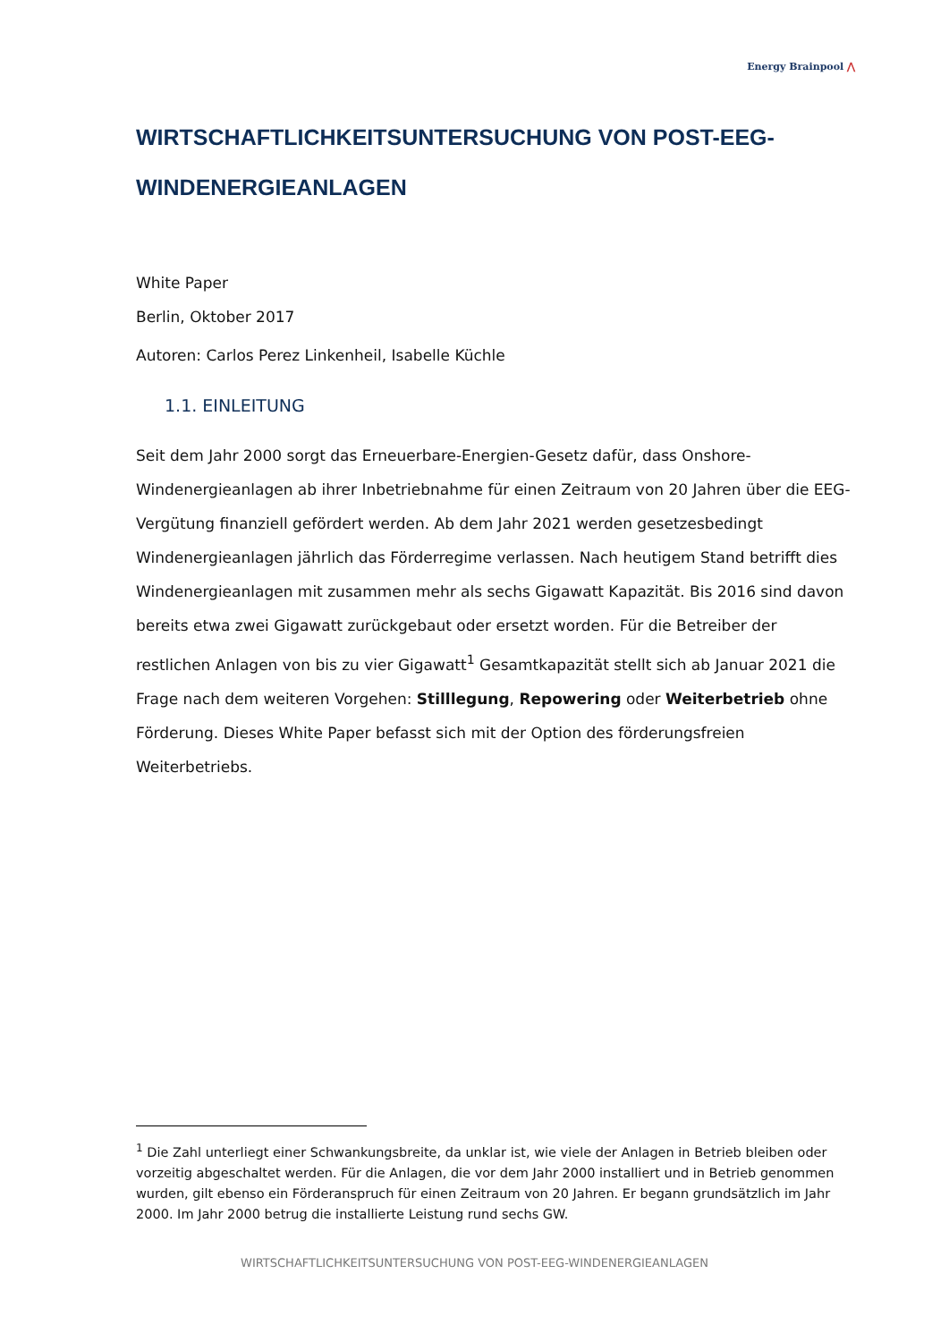Energy Brainpool ⋀
WIRTSCHAFTLICHKEITSUNTERSUCHUNG VON POST-EEG-WINDENERGIEANLAGEN
White Paper
Berlin, Oktober 2017
Autoren: Carlos Perez Linkenheil, Isabelle Küchle
1.1. EINLEITUNG
Seit dem Jahr 2000 sorgt das Erneuerbare-Energien-Gesetz dafür, dass Onshore-Windenergieanlagen ab ihrer Inbetriebnahme für einen Zeitraum von 20 Jahren über die EEG-Vergütung finanziell gefördert werden. Ab dem Jahr 2021 werden gesetzesbedingt Windenergieanlagen jährlich das Förderregime verlassen. Nach heutigem Stand betrifft dies Windenergieanlagen mit zusammen mehr als sechs Gigawatt Kapazität. Bis 2016 sind davon bereits etwa zwei Gigawatt zurückgebaut oder ersetzt worden. Für die Betreiber der restlichen Anlagen von bis zu vier Gigawatt<sup>1</sup> Gesamtkapazität stellt sich ab Januar 2021 die Frage nach dem weiteren Vorgehen: Stilllegung, Repowering oder Weiterbetrieb ohne Förderung. Dieses White Paper befasst sich mit der Option des förderungsfreien Weiterbetriebs.
<sup>1</sup> Die Zahl unterliegt einer Schwankungsbreite, da unklar ist, wie viele der Anlagen in Betrieb bleiben oder vorzeitig abgeschaltet werden. Für die Anlagen, die vor dem Jahr 2000 installiert und in Betrieb genommen wurden, gilt ebenso ein Förderanspruch für einen Zeitraum von 20 Jahren. Er begann grundsätzlich im Jahr 2000. Im Jahr 2000 betrug die installierte Leistung rund sechs GW.
WIRTSCHAFTLICHKEITSUNTERSUCHUNG VON POST-EEG-WINDENERGIEANLAGEN